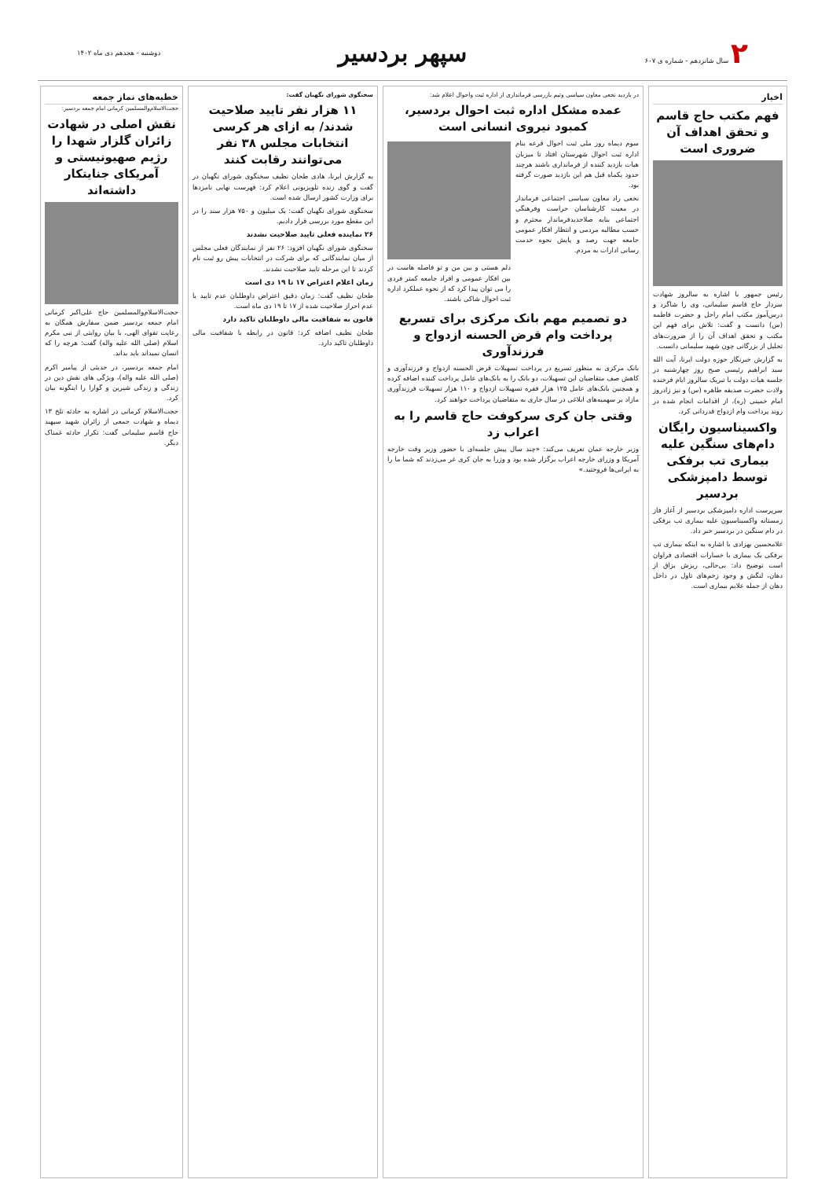۲ سال شانزدهم - شماره ی ۶۰۷
سپهر بردسیر
دوشنبه - هجدهم دی ماه ۱۴۰۲
اخبار
فهم مکتب حاج قاسم و تحقق اهداف آن ضروری است
رئیس جمهور با اشاره به سالروز شهادت سردار حاج قاسم سلیمانی، وی را شاگرد و درس‌آموز مکتب امام راحل و حضرت فاطمه (س) دانست و گفت: تلاش برای فهم این مکتب و تحقق اهداف آن را از ضرورت‌های تجلیل از بزرگانی چون شهید سلیمانی دانست.
به گزارش خبرنگار حوزه دولت ایرنا، آیت الله سید ابراهیم رئیسی صبح روز چهارشنبه در جلسه هیات دولت با تبریک سالروز ایام فرخنده ولادت حضرت صدیقه طاهره (س) و نیز زادروز امام خمینی (ره)، از اقدامات انجام شده در روند پرداخت وام ازدواج قدردانی کرد.
واکسیناسیون رایگان دام‌های سنگین علیه بیماری تب برفکی توسط دامپزشکی بردسیر
سرپرست اداره دامپزشکی بردسیر از آغاز فاز زمستانه واکسیناسیون علیه بیماری تب برفکی در دام سنگین در بردسیر خبر داد.
غلامحسین بهزادی با اشاره به اینکه بیماری تب برفکی یک بیماری با خسارات اقتصادی فراوان است توضیح داد: بی‌حالی، ریزش بزاق از دهان، لنگش و وجود زخم‌های تاول در داخل دهان از جمله علایم بیماری است.
در بازدید نخعی معاون سیاسی وتیم بازرسی فرمانداری از اداره ثبت واحوال اعلام شد:
عمده مشکل اداره ثبت احوال بردسیر، کمبود نیروی انسانی است
سوم دیماه روز ملی ثبت احوال قرعه بنام اداره ثبت احوال شهرستان افتاد تا میزبان هیات بازدید کننده از فرمانداری باشند هرچند حدود یکماه قبل هم این بازدید صورت گرفته بود.
نخعی راد معاون سیاسی اجتماعی فرماندار در معیت کارشناسان حراست وفرهنگی اجتماعی بنابه صلاحدیدفرماندار محترم و حسب مطالبه مردمی و انتظار افکار عمومی جامعه جهت رصد و پایش نحوه خدمت رسانی ادارات به مردم.
دلم هستی و بین من و تو فاصله هاست در بین افکار عمومی و افراد جامعه کمتر فردی را می توان پیدا کرد که از نحوه عملکرد اداره ثبت احوال شاکی باشند.
دو تصمیم مهم بانک مرکزی برای تسریع پرداخت وام قرض الحسنه ازدواج و فرزندآوری
بانک مرکزی به منظور تسریع در پرداخت تسهیلات قرض الحسنه ازدواج و فرزندآوری و کاهش صف متقاضیان این تسهیلات، دو بانک را به بانک‌های عامل پرداخت کننده اضافه کرده و همچنین بانک‌های عامل ۱۲۵ هزار فقره تسهیلات ازدواج و ۱۱۰ هزار تسهیلات فرزندآوری مازاد بر سهمیه‌های ابلاغی در سال جاری به متقاضیان پرداخت خواهند کرد.
وقتی جان کری سرکوفت حاج قاسم را به اعراب زد
وزیر خارجه عمان تعریف می‌کند: «چند سال پیش جلسه‌ای با حضور وزیر وقت خارجه آمریکا و وزرای خارجه اعراب برگزار شده بود و وزرا به جان کری غر می‌زدند که شما ما را به ایرانی‌ها فروختید.»
سخنگوی شورای نگهبان گفت:
۱۱ هزار نفر تایید صلاحیت شدند/ به ازای هر کرسی انتخابات مجلس ۳۸ نفر می‌توانند رقابت کنند
به گزارش ایرنا، هادی طحان نظیف سخنگوی شورای نگهبان در گفت و گوی زنده تلویزیونی اعلام کرد: فهرست نهایی نامزدها برای وزارت کشور ارسال شده است.
سخنگوی شورای نگهبان گفت: یک میلیون و ۷۵۰ هزار سند را در این مقطع مورد بررسی قرار دادیم.
۲۶ نماینده فعلی تایید صلاحیت نشدند
سخنگوی شورای نگهبان افزود: ۲۶ نفر از نمایندگان فعلی مجلس از میان نمایندگانی که برای شرکت در انتخابات پیش رو ثبت نام کردند تا این مرحله تایید صلاحیت نشدند.
زمان اعلام اعتراض ۱۷ تا ۱۹ دی است
طحان نظیف گفت: زمان دقیق اعتراض داوطلبان عدم تایید یا عدم احراز صلاحیت شده از ۱۷ تا ۱۹ دی ماه است.
قانون به شفافیت مالی داوطلبان تاکید دارد
طحان نظیف اضافه کرد: قانون در رابطه با شفافیت مالی داوطلبان تاکید دارد.
خطبه‌های نماز جمعه
حجت‌الاسلام‌والمسلمین کرمانی امام جمعه بردسیر:
نقش اصلی در شهادت زائران گلزار شهدا را رژیم صهیونیستی و آمریکای جنایتکار داشته‌اند
حجت‌الاسلام‌والمسلمین حاج علی‌اکبر کرمانی امام جمعه بردسیر ضمن سفارش همگان به رعایت تقوای الهی، با بیان روایتی از نبی مکرم اسلام (صلی الله علیه واله) گفت: هرچه را که انسان نمیداند باید بداند.
امام جمعه بردسیر، در حدیثی از پیامبر اکرم (صلی الله علیه واله)، ویژگی های نقش دین در زندگی و زندگی شیرین و گوارا را اینگونه بیان کرد.
حجت‌الاسلام کرمانی در اشاره به حادثه تلخ ۱۳ دیماه و شهادت جمعی از زائران شهید سپهبد حاج قاسم سلیمانی گفت: تکرار حادثه غمناک دیگر.